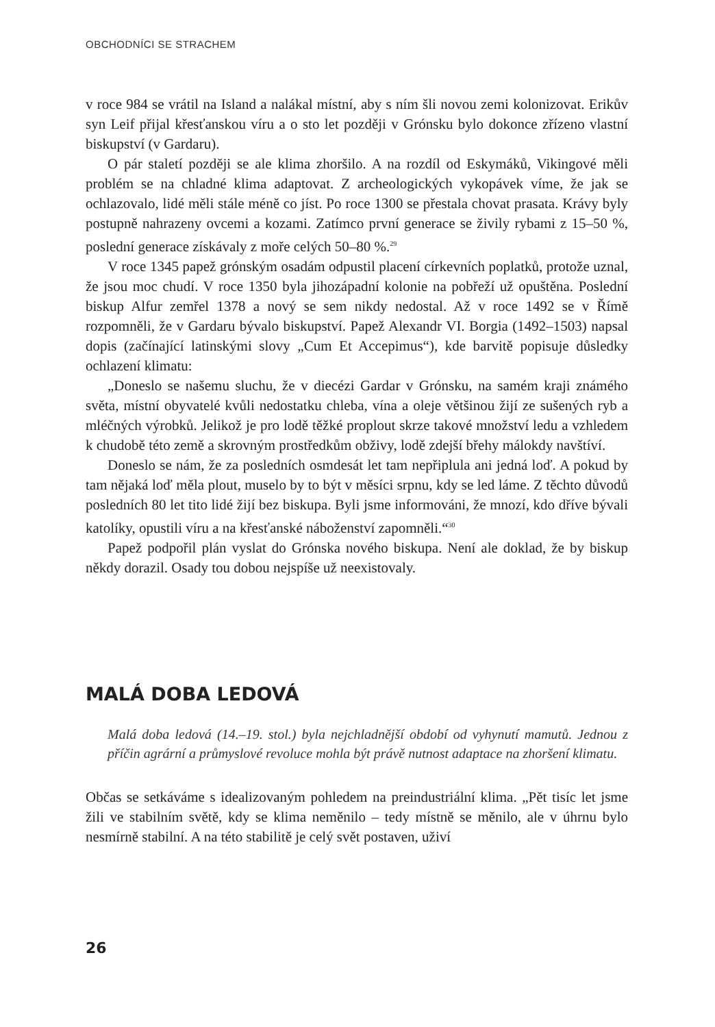OBCHODNÍCI SE STRACHEM
v roce 984 se vrátil na Island a nalákal místní, aby s ním šli novou zemi kolonizovat. Erikův syn Leif přijal křesťanskou víru a o sto let později v Grónsku bylo dokonce zřízeno vlastní biskupství (v Gardaru).
O pár staletí později se ale klima zhoršilo. A na rozdíl od Eskymáků, Vikingové měli problém se na chladné klima adaptovat. Z archeologických vykopávek víme, že jak se ochlazovalo, lidé měli stále méně co jíst. Po roce 1300 se přestala chovat prasata. Krávy byly postupně nahrazeny ovcemi a kozami. Zatímco první generace se živily rybami z 15–50 %, poslední generace získávaly z moře celých 50–80 %.<sup>29</sup>
V roce 1345 papež grónským osadám odpustil placení církevních poplatků, protože uznal, že jsou moc chudí. V roce 1350 byla jihozápadní kolonie na pobřeží už opuštěna. Poslední biskup Alfur zemřel 1378 a nový se sem nikdy nedostal. Až v roce 1492 se v Římě rozpomněli, že v Gardaru bývalo biskupství. Papež Alexandr VI. Borgia (1492–1503) napsal dopis (začínající latinskými slovy „Cum Et Accepimus“), kde barvitě popisuje důsledky ochlazení klimatu:
„Doneslo se našemu sluchu, že v diecézi Gardar v Grónsku, na samém kraji známého světa, místní obyvatelé kvůli nedostatku chleba, vína a oleje většinou žijí ze sušených ryb a mléčných výrobků. Jelikož je pro lodě těžké proplout skrze takové množství ledu a vzhledem k chudobě této země a skrovným prostředkům obživy, lodě zdejší břehy málokdy navštíví.
Doneslo se nám, že za posledních osmdesát let tam nepřiplula ani jedná loď. A pokud by tam nějaká loď měla plout, muselo by to být v měsíci srpnu, kdy se led láme. Z těchto důvodů posledních 80 let tito lidé žijí bez biskupa. Byli jsme informováni, že mnozí, kdo dříve bývali katolíky, opustili víru a na křesťanské náboženství zapomněli.“<sup>30</sup>
Papež podpořil plán vyslat do Grónska nového biskupa. Není ale doklad, že by biskup někdy dorazil. Osady tou dobou nejspíše už neexistovaly.
MALÁ DOBA LEDOVÁ
Malá doba ledová (14.–19. stol.) byla nejchladnější období od vyhynutí mamutů. Jednou z příčin agrární a průmyslové revoluce mohla být právě nutnost adaptace na zhoršení klimatu.
Občas se setkáváme s idealizovaným pohledem na preindustriální klima. „Pět tisíc let jsme žili ve stabilním světě, kdy se klima neměnilo – tedy místně se měnilo, ale v úhrnu bylo nesmírně stabilní. A na této stabilitě je celý svět postaven, uživí
26